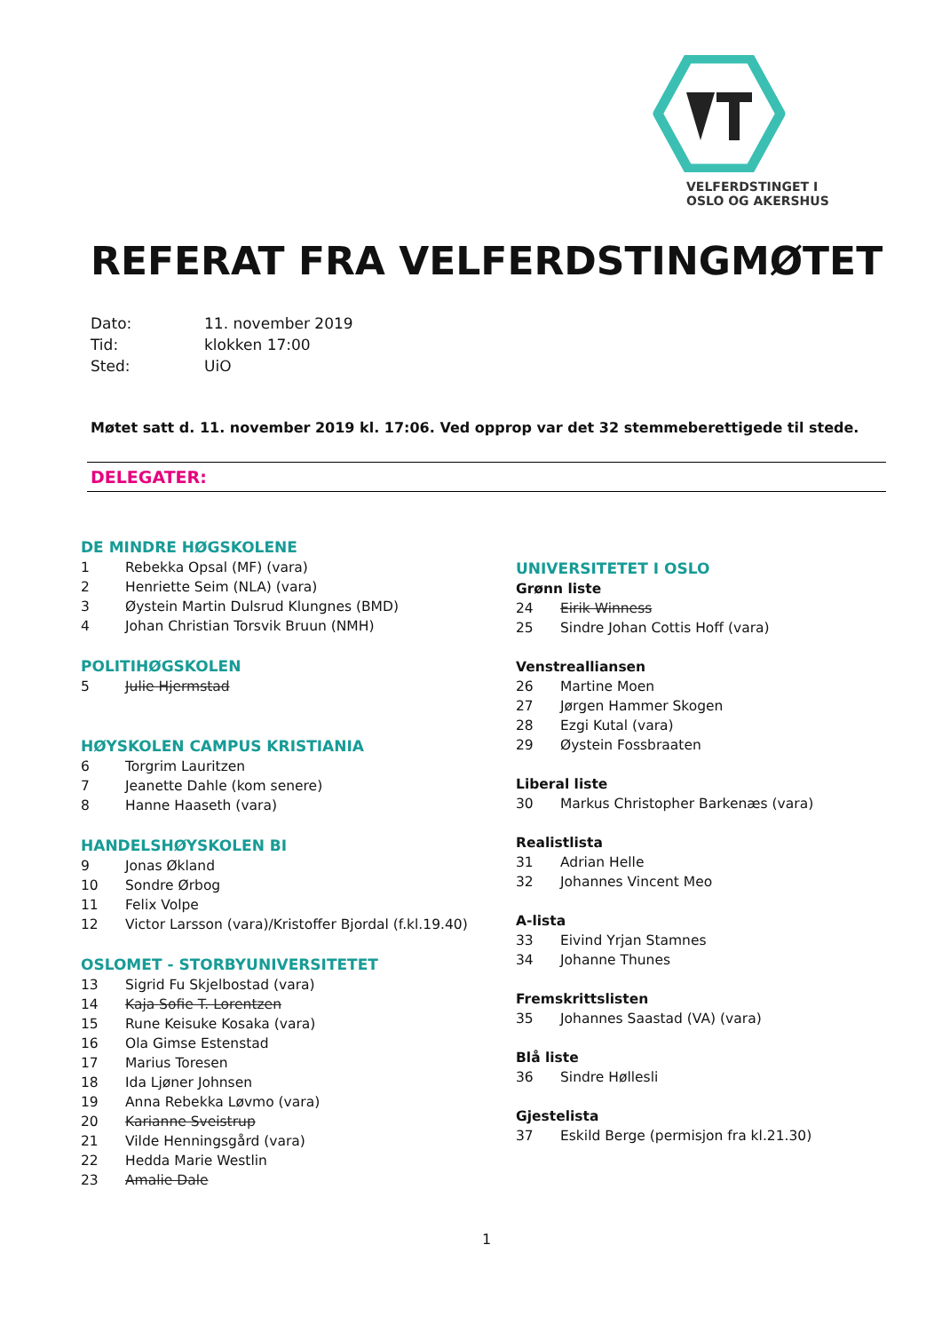VELFERDSTINGET I
OSLO OG AKERSHUS
REFERAT FRA VELFERDSTINGMØTET
Dato: 11. november 2019
Tid: klokken 17:00
Sted: UiO
Møtet satt d. 11. november 2019 kl. 17:06. Ved opprop var det 32 stemmeberettigede til stede.
DELEGATER:
DE MINDRE HØGSKOLENE
1 Rebekka Opsal (MF) (vara)
2 Henriette Seim (NLA) (vara)
3 Øystein Martin Dulsrud Klungnes (BMD)
4 Johan Christian Torsvik Bruun (NMH)
POLITIHØGSKOLEN
5 Julie Hjermstad
HØYSKOLEN CAMPUS KRISTIANIA
6 Torgrim Lauritzen
7 Jeanette Dahle (kom senere)
8 Hanne Haaseth (vara)
HANDELSHØYSKOLEN BI
9 Jonas Økland
10 Sondre Ørbog
11 Felix Volpe
12 Victor Larsson (vara)/Kristoffer Bjordal (f.kl.19.40)
OSLOMET - STORBYUNIVERSITETET
13 Sigrid Fu Skjelbostad (vara)
14 Kaja Sofie T. Lorentzen
15 Rune Keisuke Kosaka (vara)
16 Ola Gimse Estenstad
17 Marius Toresen
18 Ida Ljøner Johnsen
19 Anna Rebekka Løvmo (vara)
20 Karianne Sveistrup
21 Vilde Henningsgård (vara)
22 Hedda Marie Westlin
23 Amalie Dale
UNIVERSITETET I OSLO
Grønn liste
24 Eirik Winness
25 Sindre Johan Cottis Hoff (vara)
Venstrealliansen
26 Martine Moen
27 Jørgen Hammer Skogen
28 Ezgi Kutal (vara)
29 Øystein Fossbraaten
Liberal liste
30 Markus Christopher Barkenæs (vara)
Realistlista
31 Adrian Helle
32 Johannes Vincent Meo
A-lista
33 Eivind Yrjan Stamnes
34 Johanne Thunes
Fremskrittslisten
35 Johannes Saastad (VA) (vara)
Blå liste
36 Sindre Høllesli
Gjestelista
37 Eskild Berge (permisjon fra kl.21.30)
1